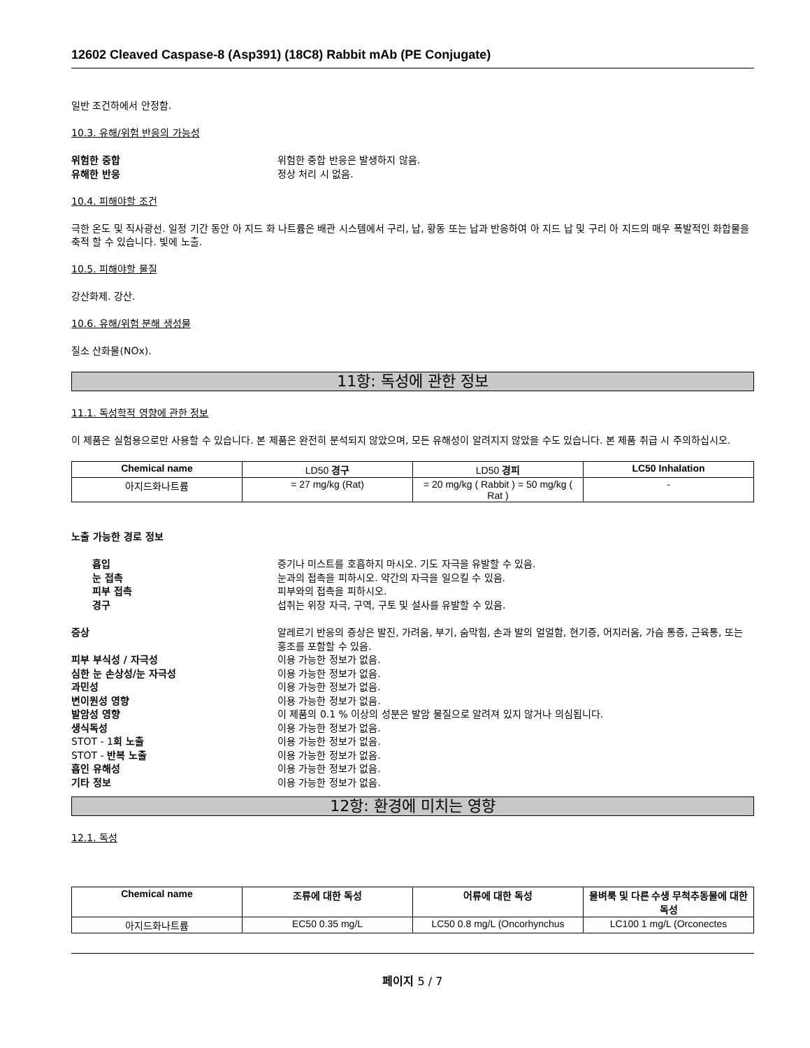12602 Cleaved Caspase-8 (Asp391) (18C8) Rabbit mAb (PE Conjugate)
일반 조건하에서 안정함.
10.3. 유해/위험 반응의 가능성
위험한 중합 위험한 중합 반응은 발생하지 않음. 유해한 반응 정상 처리 시 없음.
10.4. 피해야할 조건
극한 온도 및 직사광선. 일정 기간 동안 아 지드 화 나트륨은 배관 시스템에서 구리, 납, 황동 또는 납과 반응하여 아 지드 납 및 구리 아 지드의 매우 폭발적인 화합물을 축적 할 수 있습니다. 빛에 노출.
10.5. 피해야할 물질
강산화제. 강산.
10.6. 유해/위험 분해 생성물
질소 산화물(NOx).
11항: 독성에 관한 정보
11.1. 독성학적 영향에 관한 정보
이 제품은 실험용으로만 사용할 수 있습니다. 본 제품은 완전히 분석되지 않았으며, 모든 유해성이 알려지지 않았을 수도 있습니다. 본 제품 취급 시 주의하십시오.
| Chemical name | LD50 경구 | LD50 경피 | LC50 Inhalation |
| --- | --- | --- | --- |
| 아지드화나트륨 | = 27 mg/kg (Rat) | = 20 mg/kg ( Rabbit ) = 50 mg/kg ( Rat ) | - |
노출 가능한 경로 정보
흡입 증기나 미스트를 호흡하지 마시오. 기도 자극을 유발할 수 있음. 눈 접촉 눈과의 접촉을 피하시오. 약간의 자극을 일으킬 수 있음. 피부 접촉 피부와의 접촉을 피하시오. 경구 섭취는 위장 자극, 구역, 구토 및 설사를 유발할 수 있음.
증상 알레르기 반응의 증상은 발진, 가려움, 부기, 숨막힘, 손과 발의 얼얼함, 현기증, 어지러움, 가슴 통증, 근육통, 또는 홍조를 포함할 수 있음. 피부 부식성 / 자극성 이용 가능한 정보가 없음. 심한 눈 손상성/눈 자극성 이용 가능한 정보가 없음. 과민성 이용 가능한 정보가 없음. 변이원성 영향 이용 가능한 정보가 없음. 발암성 영향 이 제품의 0.1 % 이상의 성분은 발암 물질으로 알려져 있지 않거나 의심됩니다. 생식독성 이용 가능한 정보가 없음. STOT - 1회 노출 이용 가능한 정보가 없음. STOT - 반복 노출 이용 가능한 정보가 없음. 흡인 유해성 이용 가능한 정보가 없음. 기타 정보 이용 가능한 정보가 없음.
12항: 환경에 미치는 영향
12.1. 독성
| Chemical name | 조류에 대한 독성 | 어류에 대한 독성 | 물벼룩 및 다른 수생 무척추동물에 대한 독성 |
| --- | --- | --- | --- |
| 아지드화나트륨 | EC50 0.35 mg/L | LC50 0.8 mg/L (Oncorhynchus | LC100 1 mg/L (Orconectes |
페이지 5 / 7